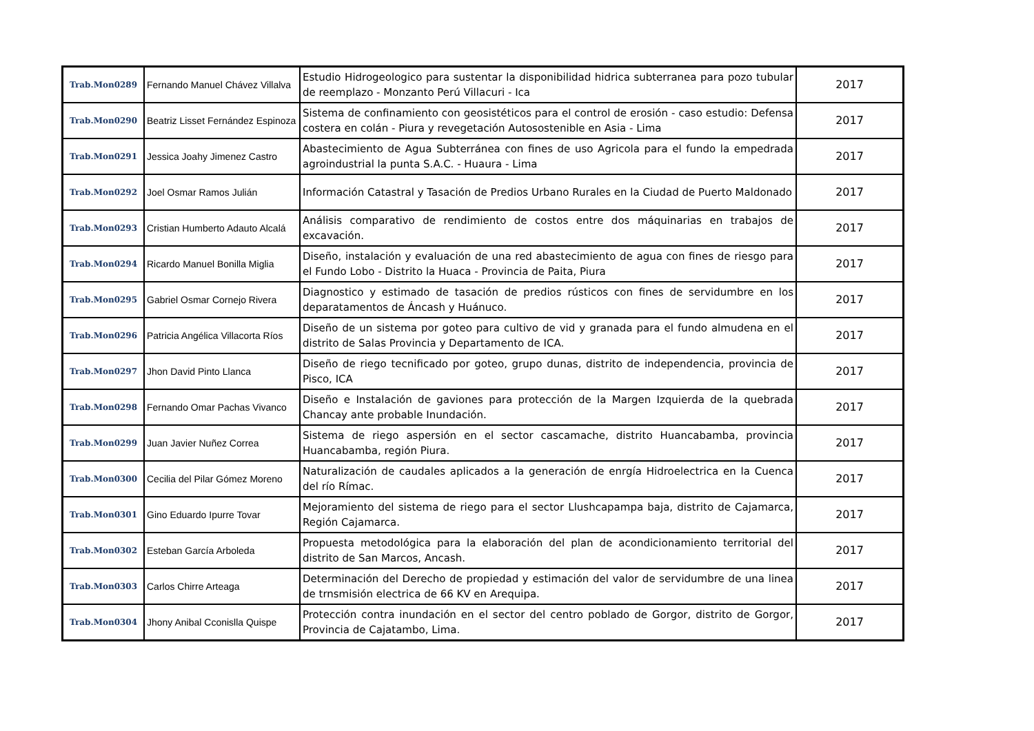| Trab.Mon0289 | Fernando Manuel Chávez Villalva | Estudio Hidrogeologico para sustentar la disponibilidad hidrica subterranea para pozo tubular de reemplazo - Monzanto Perú Villacuri - Ica | 2017 |
| Trab.Mon0290 | Beatriz Lisset Fernández Espinoza | Sistema de confinamiento con geosistéticos para el control de erosión - caso estudio: Defensa costera en colán - Piura y revegetación Autosostenible en Asia - Lima | 2017 |
| Trab.Mon0291 | Jessica Joahy Jimenez Castro | Abastecimiento de Agua Subterránea con fines de uso Agricola para el fundo la empedrada agroindustrial la punta S.A.C. - Huaura - Lima | 2017 |
| Trab.Mon0292 | Joel Osmar Ramos Julián | Información Catastral y Tasación de Predios Urbano Rurales en la Ciudad de Puerto Maldonado | 2017 |
| Trab.Mon0293 | Cristian Humberto Adauto Alcalá | Análisis comparativo de rendimiento de costos entre dos máquinarias en trabajos de excavación. | 2017 |
| Trab.Mon0294 | Ricardo Manuel Bonilla Miglia | Diseño, instalación y evaluación de una red abastecimiento de agua con fines de riesgo para el Fundo Lobo - Distrito la Huaca - Provincia de Paita, Piura | 2017 |
| Trab.Mon0295 | Gabriel Osmar Cornejo Rivera | Diagnostico y estimado de tasación de predios rústicos con fines de servidumbre en los deparatamentos de Áncash y Huánuco. | 2017 |
| Trab.Mon0296 | Patricia Angélica Villacorta Ríos | Diseño de un sistema por goteo para cultivo de vid y granada para el fundo almudena en el distrito de Salas Provincia y Departamento de ICA. | 2017 |
| Trab.Mon0297 | Jhon David Pinto Llanca | Diseño de riego tecnificado por goteo, grupo dunas, distrito de independencia, provincia de Pisco, ICA | 2017 |
| Trab.Mon0298 | Fernando Omar Pachas Vivanco | Diseño e Instalación de gaviones para protección de la Margen Izquierda de la quebrada Chancay ante probable Inundación. | 2017 |
| Trab.Mon0299 | Juan Javier Nuñez Correa | Sistema de riego aspersión en el sector cascamache, distrito Huancabamba, provincia Huancabamba, región Piura. | 2017 |
| Trab.Mon0300 | Cecilia del Pilar Gómez Moreno | Naturalización de caudales aplicados a la generación de enrgía Hidroelectrica en la Cuenca del río Rímac. | 2017 |
| Trab.Mon0301 | Gino Eduardo Ipurre Tovar | Mejoramiento del sistema de riego para el sector Llushcapampa baja, distrito de Cajamarca, Región Cajamarca. | 2017 |
| Trab.Mon0302 | Esteban García Arboleda | Propuesta metodológica para la elaboración del plan de acondicionamiento territorial del distrito de San Marcos, Ancash. | 2017 |
| Trab.Mon0303 | Carlos Chirre Arteaga | Determinación del Derecho de propiedad y estimación del valor de servidumbre de una linea de trnsmisión electrica de 66 KV en Arequipa. | 2017 |
| Trab.Mon0304 | Jhony Anibal Cconislla Quispe | Protección contra inundación en el sector del centro poblado de Gorgor, distrito de Gorgor, Provincia de Cajatambo, Lima. | 2017 |